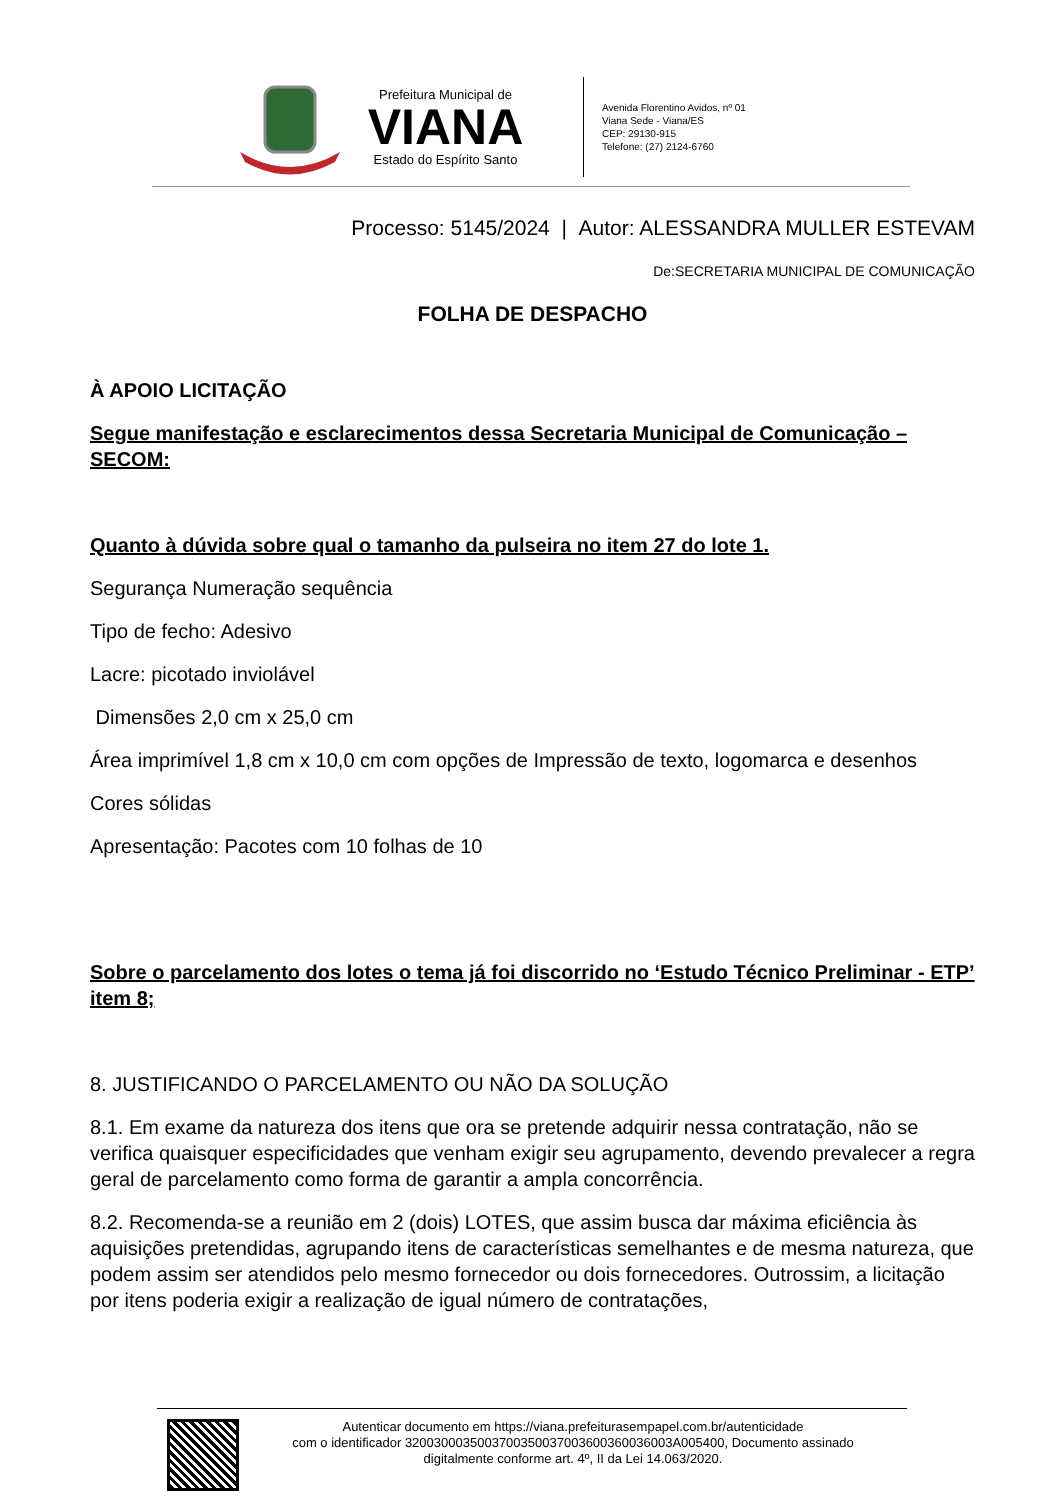Prefeitura Municipal de
VIANA
Estado do Espírito Santo
Avenida Florentino Avidos, nº 01
Viana Sede - Viana/ES
CEP: 29130-915
Telefone: (27) 2124-6760
Processo: 5145/2024 | Autor: ALESSANDRA MULLER ESTEVAM
De:SECRETARIA MUNICIPAL DE COMUNICAÇÃO
FOLHA DE DESPACHO
À APOIO LICITAÇÃO
Segue manifestação e esclarecimentos dessa Secretaria Municipal de Comunicação – SECOM:
Quanto à dúvida sobre qual o tamanho da pulseira no item 27 do lote 1.
Segurança Numeração sequência
Tipo de fecho: Adesivo
Lacre: picotado inviolável
Dimensões 2,0 cm x 25,0 cm
Área imprimível 1,8 cm x 10,0 cm com opções de Impressão de texto, logomarca e desenhos
Cores sólidas
Apresentação: Pacotes com 10 folhas de 10
Sobre o parcelamento dos lotes o tema já foi discorrido no ‘Estudo Técnico Preliminar - ETP’ item 8;
8. JUSTIFICANDO O PARCELAMENTO OU NÃO DA SOLUÇÃO
8.1. Em exame da natureza dos itens que ora se pretende adquirir nessa contratação, não se verifica quaisquer especificidades que venham exigir seu agrupamento, devendo prevalecer a regra geral de parcelamento como forma de garantir a ampla concorrência.
8.2. Recomenda-se a reunião em 2 (dois) LOTES, que assim busca dar máxima eficiência às aquisições pretendidas, agrupando itens de características semelhantes e de mesma natureza, que podem assim ser atendidos pelo mesmo fornecedor ou dois fornecedores. Outrossim, a licitação por itens poderia exigir a realização de igual número de contratações,
Autenticar documento em https://viana.prefeiturasempapel.com.br/autenticidade
com o identificador 3200300035003700350037003600360036003A005400, Documento assinado
digitalmente conforme art. 4º, II da Lei 14.063/2020.